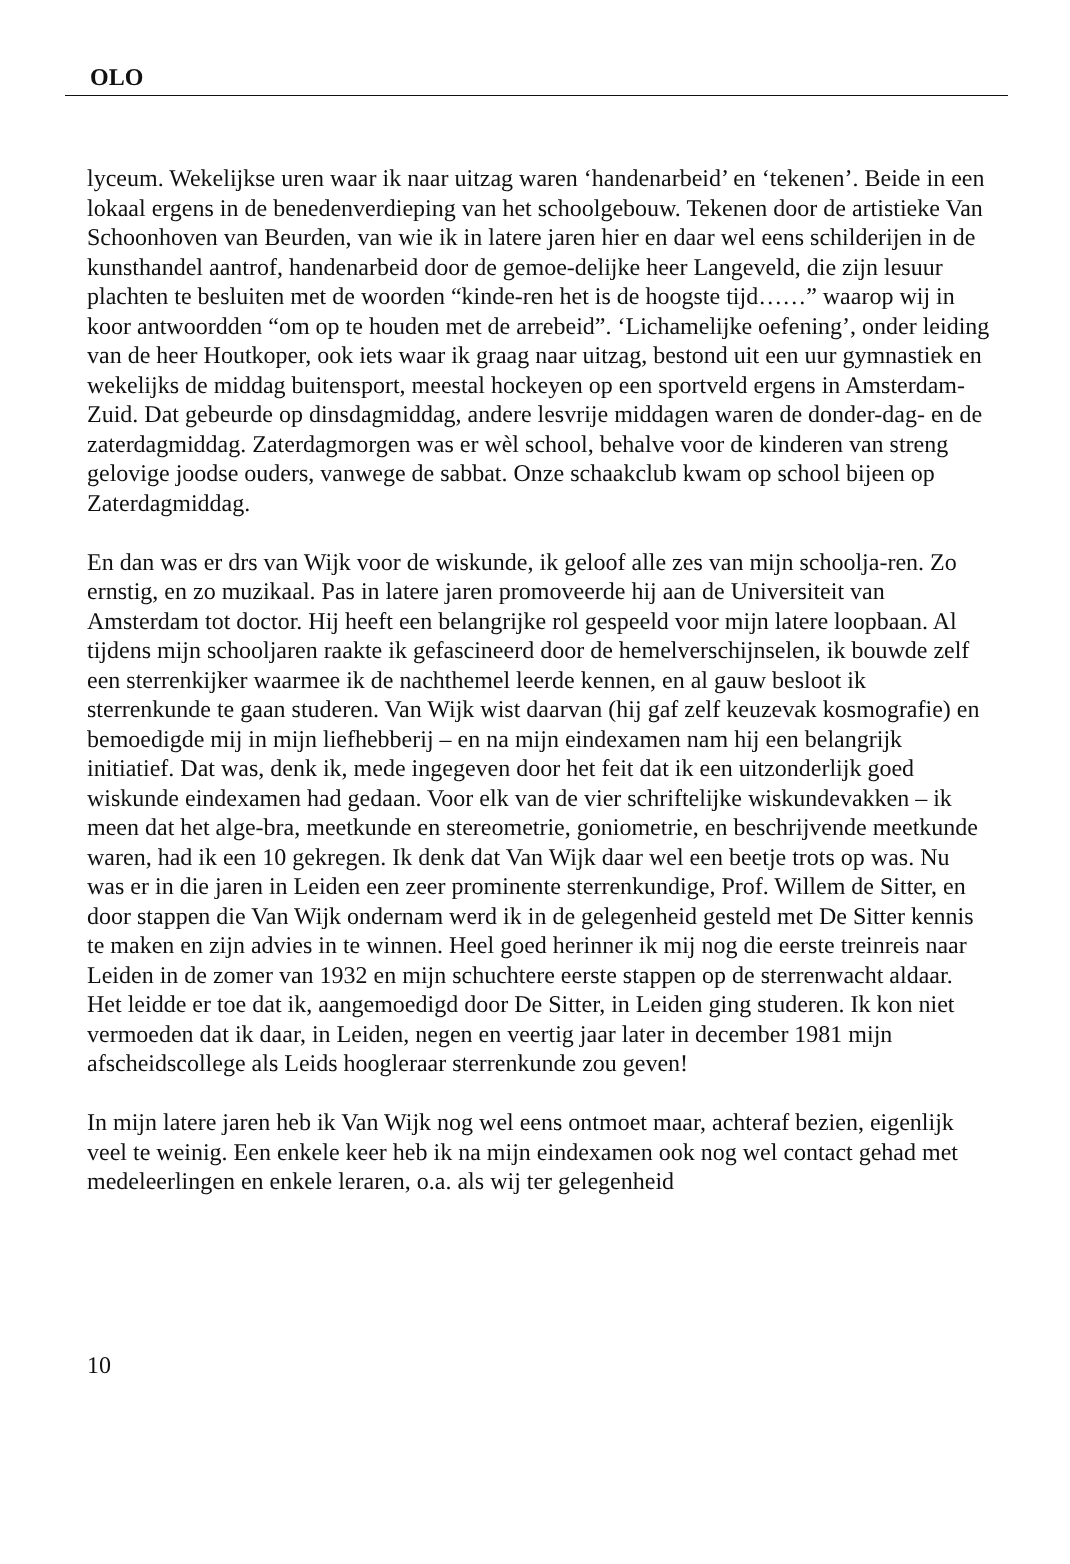OLO
lyceum. Wekelijkse uren waar ik naar uitzag waren ‘handenarbeid’ en ‘tekenen’. Beide in een lokaal ergens in de benedenverdieping van het schoolgebouw. Tekenen door de artistieke Van Schoonhoven van Beurden, van wie ik in latere jaren hier en daar wel eens schilderijen in de kunsthandel aantrof, handenarbeid door de gemoe-delijke heer Langeveld, die zijn lesuur plachten te besluiten met de woorden “kinde-ren het is de hoogste tijd……” waarop wij in koor antwoordden “om op te houden met de arrebeid”. ‘Lichamelijke oefening’, onder leiding van de heer Houtkoper, ook iets waar ik graag naar uitzag, bestond uit een uur gymnastiek en wekelijks de middag buitensport, meestal hockeyen op een sportveld ergens in Amsterdam-Zuid. Dat gebeurde op dinsdagmiddag, andere lesvrije middagen waren de donder-dag- en de zaterdagmiddag. Zaterdagmorgen was er wèl school, behalve voor de kinderen van streng gelovige joodse ouders, vanwege de sabbat. Onze schaakclub kwam op school bijeen op Zaterdagmiddag.
En dan was er drs van Wijk voor de wiskunde, ik geloof alle zes van mijn schoolja-ren. Zo ernstig, en zo muzikaal. Pas in latere jaren promoveerde hij aan de Universiteit van Amsterdam tot doctor. Hij heeft een belangrijke rol gespeeld voor mijn latere loopbaan. Al tijdens mijn schooljaren raakte ik gefascineerd door de hemelverschijnselen, ik bouwde zelf een sterrenkijker waarmee ik de nachthemel leerde kennen, en al gauw besloot ik sterrenkunde te gaan studeren. Van Wijk wist daarvan (hij gaf zelf keuzevak kosmografie) en bemoedigde mij in mijn liefhebberij – en na mijn eindexamen nam hij een belangrijk initiatief. Dat was, denk ik, mede ingegeven door het feit dat ik een uitzonderlijk goed wiskunde eindexamen had gedaan. Voor elk van de vier schriftelijke wiskundevakken – ik meen dat het alge-bra, meetkunde en stereometrie, goniometrie, en beschrijvende meetkunde waren, had ik een 10 gekregen. Ik denk dat Van Wijk daar wel een beetje trots op was. Nu was er in die jaren in Leiden een zeer prominente sterrenkundige, Prof. Willem de Sitter, en door stappen die Van Wijk ondernam werd ik in de gelegenheid gesteld met De Sitter kennis te maken en zijn advies in te winnen. Heel goed herinner ik mij nog die eerste treinreis naar Leiden in de zomer van 1932 en mijn schuchtere eerste stappen op de sterrenwacht aldaar. Het leidde er toe dat ik, aangemoedigd door De Sitter, in Leiden ging studeren. Ik kon niet vermoeden dat ik daar, in Leiden, negen en veertig jaar later in december 1981 mijn afscheidscollege als Leids hoogleraar sterrenkunde zou geven!
In mijn latere jaren heb ik Van Wijk nog wel eens ontmoet maar, achteraf bezien, eigenlijk veel te weinig. Een enkele keer heb ik na mijn eindexamen ook nog wel contact gehad met medeleerlingen en enkele leraren, o.a. als wij ter gelegenheid
10